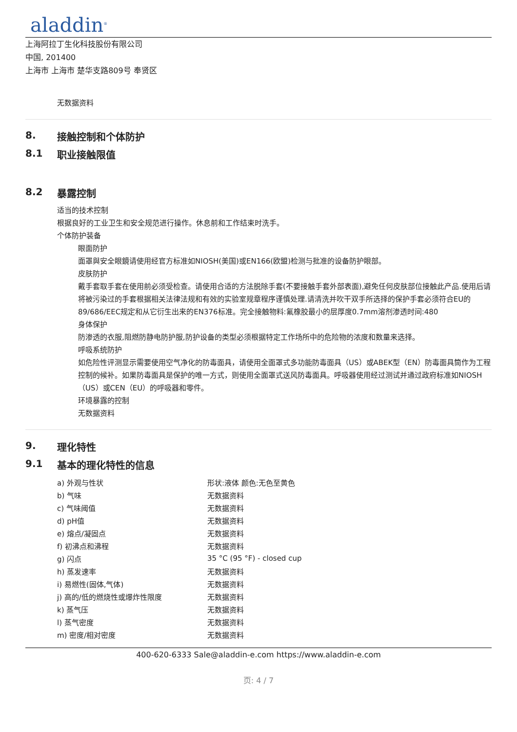aladdin<sup>®</sup>
上海阿拉丁生化科技股份有限公司
中国, 201400
上海市 上海市 楚华支路809号 奉贤区
无数据资料
8. 接触控制和个体防护
8.1 职业接触限值
8.2 暴露控制
适当的技术控制
根据良好的工业卫生和安全规范进行操作。休息前和工作结束时洗手。
个体防护装备
眼面防护
面罩與安全眼鏡请使用经官方标准如NIOSH(美国)或EN166(欧盟)检测与批准的设备防护眼部。
皮肤防护
戴手套取手套在使用前必须受检查。请使用合适的方法脱除手套(不要接触手套外部表面),避免任何皮肤部位接触此产品.使用后请将被污染过的手套根据相关法律法规和有效的实验室规章程序谨慎处理.请清洗并吹干双手所选择的保护手套必须符合EU的89/686/EEC规定和从它衍生出来的EN376标准。完全接触物料:氟橡胶最小的层厚度0.7mm溶剂渗透时间:480
身体保护
防渗透的衣服,阻燃防静电防护服,防护设备的类型必须根据特定工作场所中的危险物的浓度和数量来选择。
呼吸系统防护
如危险性评测显示需要使用空气净化的防毒面具，请使用全面罩式多功能防毒面具（US）或ABEK型（EN）防毒面具筒作为工程控制的候补。如果防毒面具是保护的唯一方式，则使用全面罩式送风防毒面具。呼吸器使用经过测试并通过政府标准如NIOSH（US）或CEN（EU）的呼吸器和零件。
环境暴露的控制
无数据资料
9. 理化特性
9.1 基本的理化特性的信息
| a) 外观与性状 | 形状:液体 颜色:无色至黄色 |
| b) 气味 | 无数据资料 |
| c) 气味阈值 | 无数据资料 |
| d) pH值 | 无数据资料 |
| e) 熔点/凝固点 | 无数据资料 |
| f) 初沸点和沸程 | 无数据资料 |
| g) 闪点 | 35 °C (95 °F) - closed cup |
| h) 蒸发速率 | 无数据资料 |
| i) 易燃性(固体,气体) | 无数据资料 |
| j) 高的/低的燃烧性或爆炸性限度 | 无数据资料 |
| k) 蒸气压 | 无数据资料 |
| l) 蒸气密度 | 无数据资料 |
| m) 密度/相对密度 | 无数据资料 |
400-620-6333 Sale@aladdin-e.com https://www.aladdin-e.com
页: 4 / 7